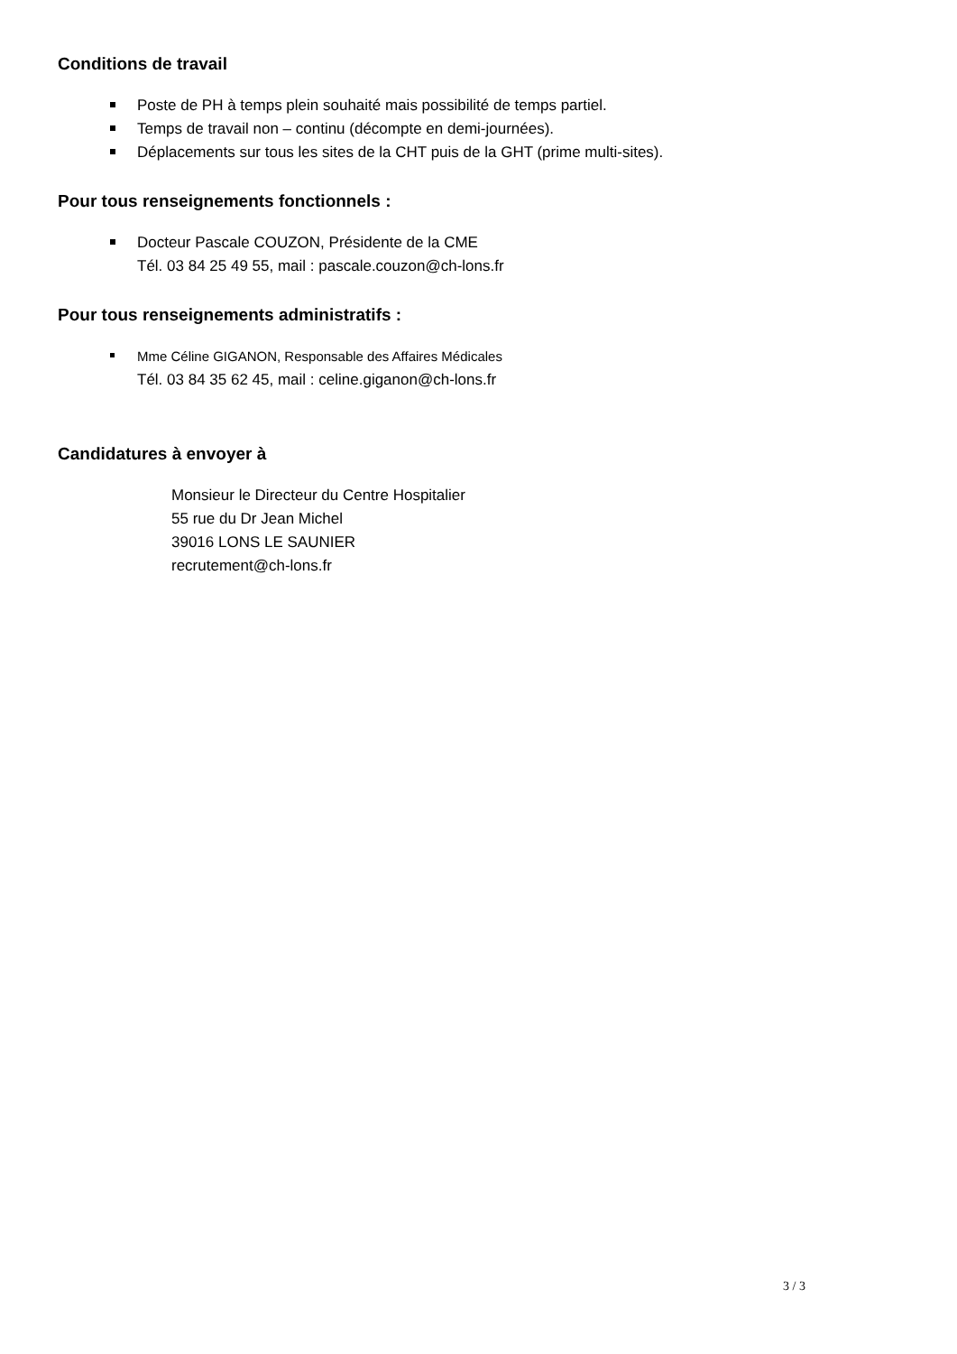Conditions de travail
Poste de PH à temps plein souhaité mais possibilité de temps partiel.
Temps de travail non – continu (décompte en demi-journées).
Déplacements sur tous les sites de la CHT puis de la GHT (prime multi-sites).
Pour tous renseignements fonctionnels :
Docteur Pascale COUZON, Présidente de la CME
Tél. 03 84 25 49 55, mail : pascale.couzon@ch-lons.fr
Pour tous renseignements administratifs :
Mme Céline GIGANON, Responsable des Affaires Médicales
Tél. 03 84 35 62 45, mail : celine.giganon@ch-lons.fr
Candidatures à envoyer à
Monsieur le Directeur du Centre Hospitalier
55 rue du Dr Jean Michel
39016 LONS LE SAUNIER
recrutement@ch-lons.fr
3 / 3